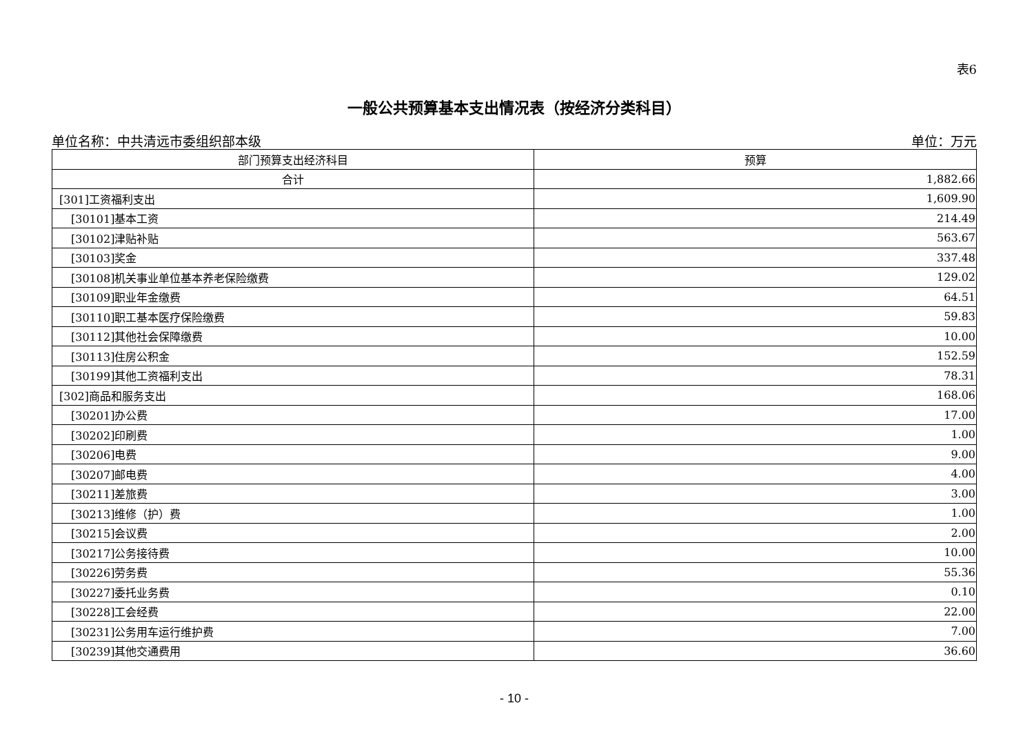表6
一般公共预算基本支出情况表（按经济分类科目）
单位名称：中共清远市委组织部本级 单位：万元
| 部门预算支出经济科目 | 预算 |
| --- | --- |
| 合计 | 1,882.66 |
| [301]工资福利支出 | 1,609.90 |
| [30101]基本工资 | 214.49 |
| [30102]津贴补贴 | 563.67 |
| [30103]奖金 | 337.48 |
| [30108]机关事业单位基本养老保险缴费 | 129.02 |
| [30109]职业年金缴费 | 64.51 |
| [30110]职工基本医疗保险缴费 | 59.83 |
| [30112]其他社会保障缴费 | 10.00 |
| [30113]住房公积金 | 152.59 |
| [30199]其他工资福利支出 | 78.31 |
| [302]商品和服务支出 | 168.06 |
| [30201]办公费 | 17.00 |
| [30202]印刷费 | 1.00 |
| [30206]电费 | 9.00 |
| [30207]邮电费 | 4.00 |
| [30211]差旅费 | 3.00 |
| [30213]维修（护）费 | 1.00 |
| [30215]会议费 | 2.00 |
| [30217]公务接待费 | 10.00 |
| [30226]劳务费 | 55.36 |
| [30227]委托业务费 | 0.10 |
| [30228]工会经费 | 22.00 |
| [30231]公务用车运行维护费 | 7.00 |
| [30239]其他交通费用 | 36.60 |
- 10 -